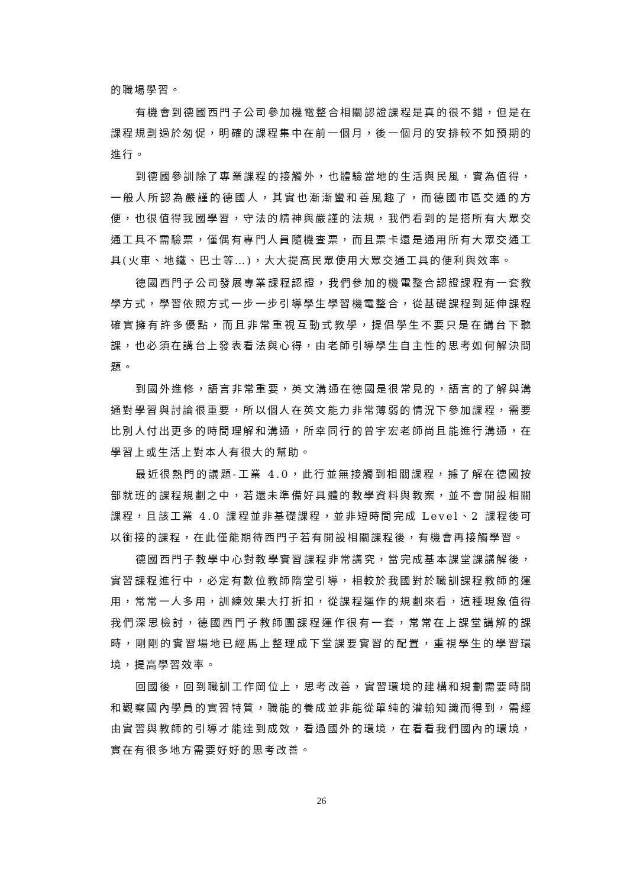的職場學習。
有機會到德國西門子公司參加機電整合相關認證課程是真的很不錯，但是在課程規劃過於匆促，明確的課程集中在前一個月，後一個月的安排較不如預期的進行。
到德國參訓除了專業課程的接觸外，也體驗當地的生活與民風，實為值得，一般人所認為嚴謹的德國人，其實也漸漸蠻和善風趣了，而德國市區交通的方便，也很值得我國學習，守法的精神與嚴謹的法規，我們看到的是搭所有大眾交通工具不需驗票，僅偶有專門人員隨機查票，而且票卡還是通用所有大眾交通工具(火車、地鐵、巴士等…)，大大提高民眾使用大眾交通工具的便利與效率。
德國西門子公司發展專業課程認證，我們參加的機電整合認證課程有一套教學方式，學習依照方式一步一步引導學生學習機電整合，從基礎課程到延伸課程確實擁有許多優點，而且非常重視互動式教學，提倡學生不要只是在講台下聽課，也必須在講台上發表看法與心得，由老師引導學生自主性的思考如何解決問題。
到國外進修，語言非常重要，英文溝通在德國是很常見的，語言的了解與溝通對學習與討論很重要，所以個人在英文能力非常薄弱的情況下參加課程，需要比別人付出更多的時間理解和溝通，所幸同行的曾宇宏老師尚且能進行溝通，在學習上或生活上對本人有很大的幫助。
最近很熱門的議題-工業 4.0，此行並無接觸到相關課程，據了解在德國按部就班的課程規劃之中，若還未準備好具體的教學資料與教案，並不會開設相關課程，且該工業 4.0 課程並非基礎課程，並非短時間完成 Level、2 課程後可以銜接的課程，在此僅能期待西門子若有開設相關課程後，有機會再接觸學習。
德國西門子教學中心對教學實習課程非常講究，當完成基本課堂課講解後，實習課程進行中，必定有數位教師隋堂引導，相較於我國對於職訓課程教師的運用，常常一人多用，訓練效果大打折扣，從課程運作的規劃來看，這種現象值得我們深思檢討，德國西門子教師團課程運作很有一套，常常在上課堂講解的課時，剛剛的實習場地已經馬上整理成下堂課要實習的配置，重視學生的學習環境，提高學習效率。
回國後，回到職訓工作岡位上，思考改善，實習環境的建構和規劃需要時間和觀察國內學員的實習特質，職能的養成並非能從單純的灌輸知識而得到，需經由實習與教師的引導才能達到成效，看過國外的環境，在看看我們國內的環境，實在有很多地方需要好好的思考改善。
26